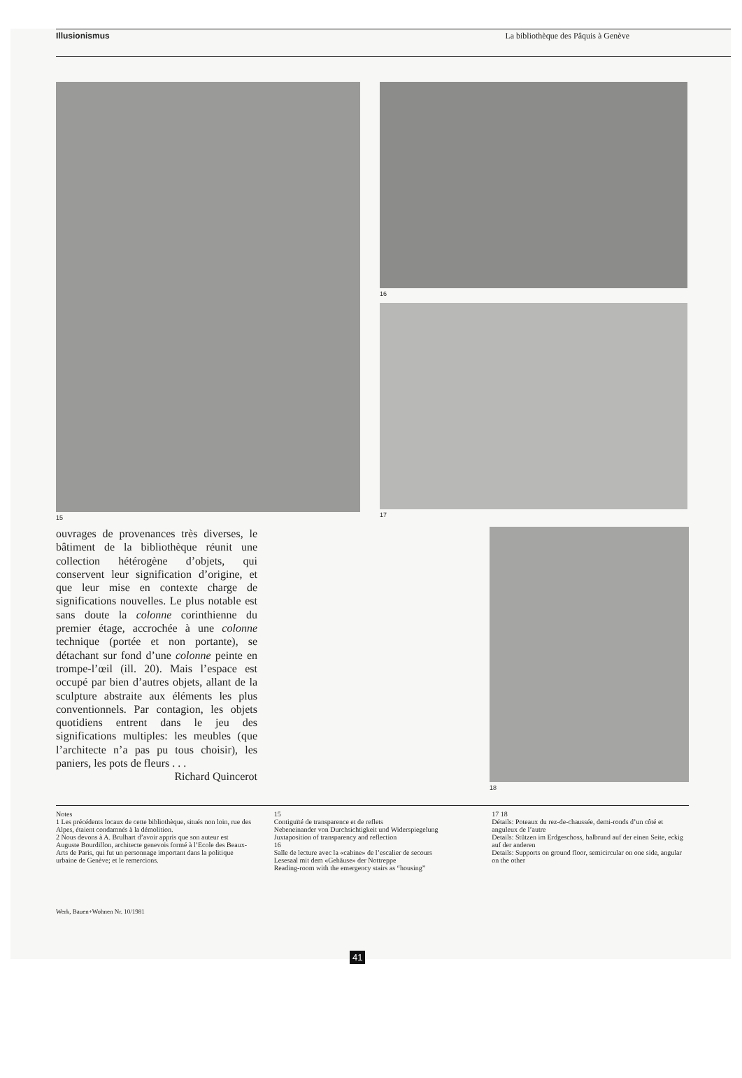Illusionismus La bibliothèque des Pâquis à Genève
15 16
17
ouvrages de provenances très diverses, le bâtiment de la bibliothèque réunit une collection hétérogène d’objets, qui conservent leur signification d’origine, et que leur mise en contexte charge de significations nouvelles. Le plus notable est sans doute la colonne corinthienne du premier étage, accrochée à une colonne technique (portée et non portante), se détachant sur fond d’une colonne peinte en trompe-l’œil (ill. 20). Mais l’espace est occupé par bien d’autres objets, allant de la sculpture abstraite aux éléments les plus conventionnels. Par contagion, les objets quotidiens entrent dans le jeu des significations multiples: les meubles (que l’architecte n’a pas pu tous choisir), les paniers, les pots de fleurs . . .
Richard Quincerot
18
Notes
1 Les précédents locaux de cette bibliothèque, situés non loin, rue des Alpes, étaient condamnés à la démolition.
2 Nous devons à A. Brulhart d’avoir appris que son auteur est Auguste Bourdillon, architecte genevois formé à l’Ecole des Beaux-Arts de Paris, qui fut un personnage important dans la politique urbaine de Genève; et le remercions.
15
Contiguïté de transparence et de reflets
Nebeneinander von Durchsichtigkeit und Widerspiegelung
Juxtaposition of transparency and reflection
16
Salle de lecture avec la «cabine» de l’escalier de secours
Lesesaal mit dem «Gehäuse» der Nottreppe
Reading-room with the emergency stairs as “housing”
17 18
Détails: Poteaux du rez-de-chaussée, demi-ronds d’un côté et anguleux de l’autre
Details: Stützen im Erdgeschoss, halbrund auf der einen Seite, eckig auf der anderen
Details: Supports on ground floor, semicircular on one side, angular on the other
Werk, Bauen+Wohnen Nr. 10/1981
41